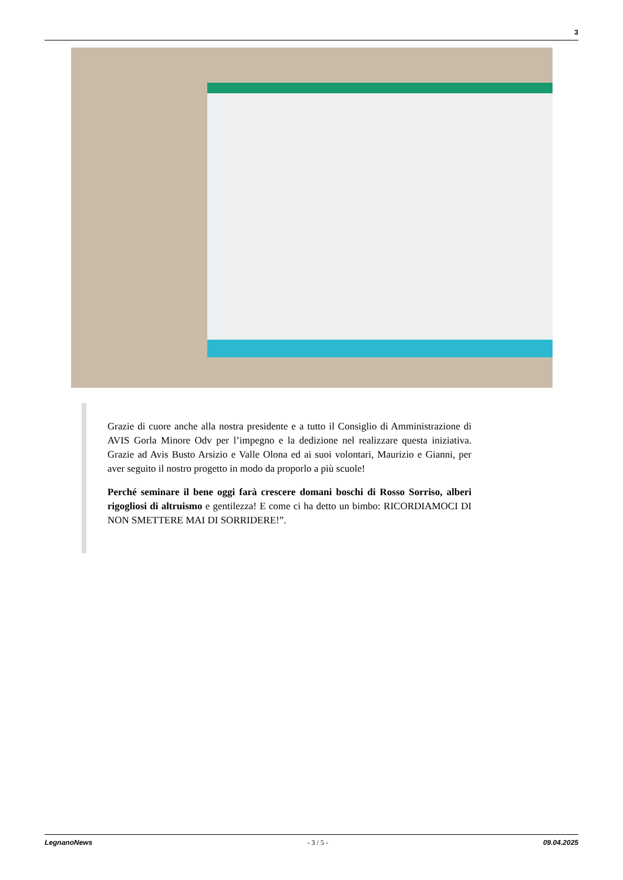3
Grazie di cuore anche alla nostra presidente e a tutto il Consiglio di Amministrazione di AVIS Gorla Minore Odv per l’impegno e la dedizione nel realizzare questa iniziativa. Grazie ad Avis Busto Arsizio e Valle Olona ed ai suoi volontari, Maurizio e Gianni, per aver seguito il nostro progetto in modo da proporlo a più scuole!
Perché seminare il bene oggi farà crescere domani boschi di Rosso Sorriso, alberi rigogliosi di altruismo e gentilezza! E come ci ha detto un bimbo: RICORDIAMOCI DI NON SMETTERE MAI DI SORRIDERE!”.
LegnanoNews - 3 / 5 - 09.04.2025